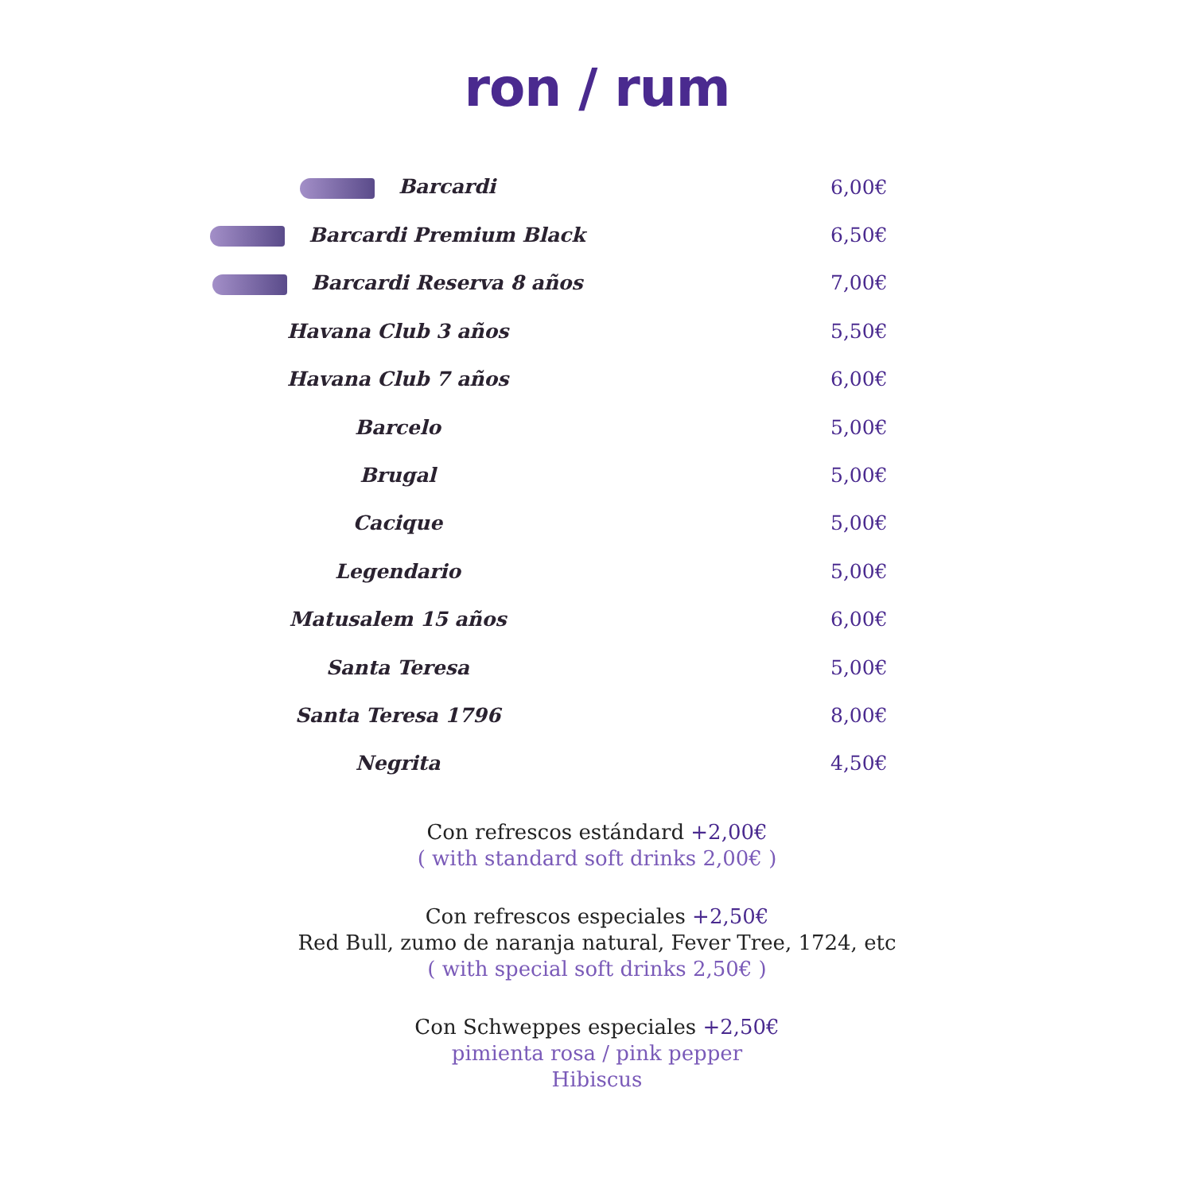ron / rum
Barcardi 6,00€
Barcardi Premium Black 6,50€
Barcardi Reserva 8 años 7,00€
Havana Club 3 años 5,50€
Havana Club 7 años 6,00€
Barcelo 5,00€
Brugal 5,00€
Cacique 5,00€
Legendario 5,00€
Matusalem 15 años 6,00€
Santa Teresa 5,00€
Santa Teresa 1796 8,00€
Negrita 4,50€
Con refrescos estándard +2,00€
( with standard soft drinks 2,00€ )
Con refrescos especiales +2,50€
Red Bull, zumo de naranja natural, Fever Tree, 1724, etc
( with special soft drinks 2,50€ )
Con Schweppes especiales +2,50€
pimienta rosa / pink pepper
Hibiscus